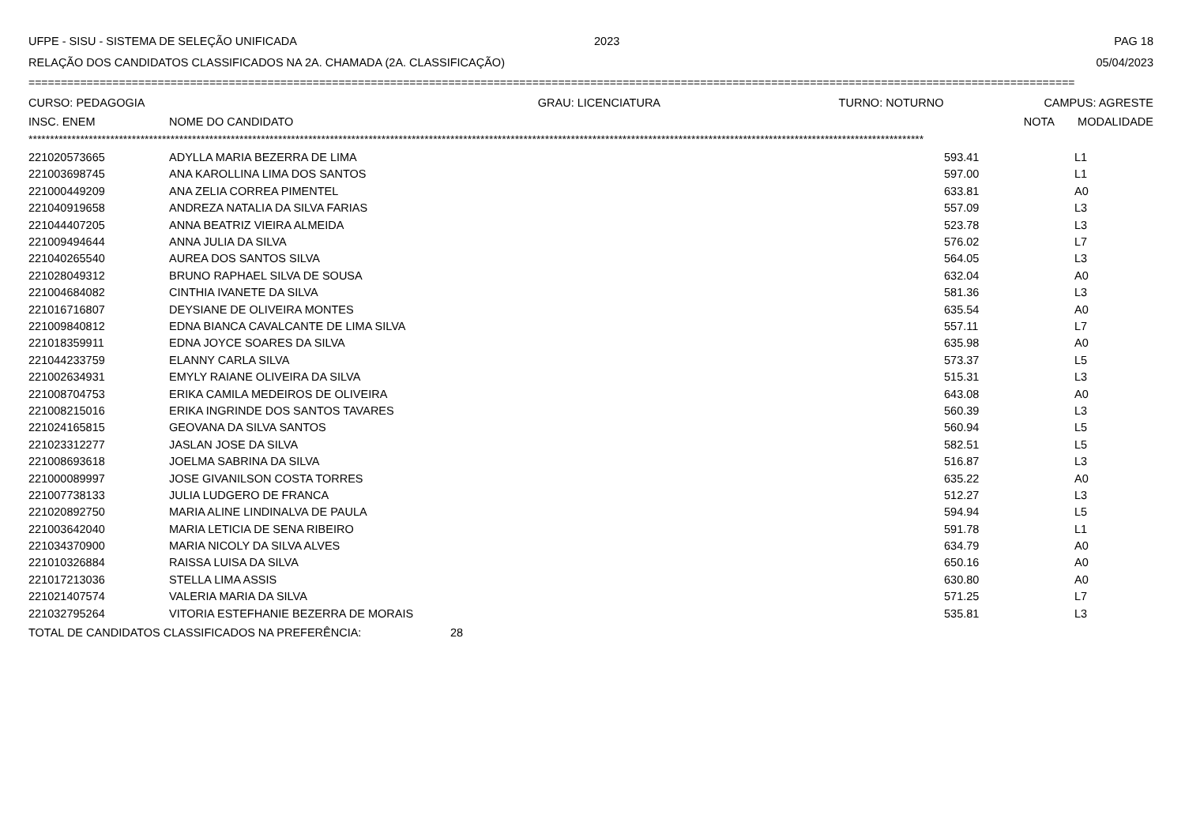UFPE - SISU - SISTEMA DE SELEÇÃO UNIFICADA 2023 PAG 18
RELAÇÃO DOS CANDIDATOS CLASSIFICADOS NA 2A. CHAMADA (2A. CLASSIFICAÇÃO) 05/04/2023
==================================================================================================================================================================
CURSO: PEDAGOGIA GRAU: LICENCIATURA TURNO: NOTURNO CAMPUS: AGRESTE
| INSC. ENEM | NOME DO CANDIDATO | NOTA | MODALIDADE |
| --- | --- | --- | --- |
****************************************************************************************************************************************************************************************************************
| 221020573665 | ADYLLA MARIA BEZERRA DE LIMA | 593.41 | L1 |
| 221003698745 | ANA KAROLLINA LIMA DOS SANTOS | 597.00 | L1 |
| 221000449209 | ANA ZELIA CORREA PIMENTEL | 633.81 | A0 |
| 221040919658 | ANDREZA NATALIA DA SILVA FARIAS | 557.09 | L3 |
| 221044407205 | ANNA BEATRIZ VIEIRA ALMEIDA | 523.78 | L3 |
| 221009494644 | ANNA JULIA DA SILVA | 576.02 | L7 |
| 221040265540 | AUREA DOS SANTOS SILVA | 564.05 | L3 |
| 221028049312 | BRUNO RAPHAEL SILVA DE SOUSA | 632.04 | A0 |
| 221004684082 | CINTHIA IVANETE DA SILVA | 581.36 | L3 |
| 221016716807 | DEYSIANE DE OLIVEIRA MONTES | 635.54 | A0 |
| 221009840812 | EDNA BIANCA CAVALCANTE DE LIMA SILVA | 557.11 | L7 |
| 221018359911 | EDNA JOYCE SOARES DA SILVA | 635.98 | A0 |
| 221044233759 | ELANNY CARLA SILVA | 573.37 | L5 |
| 221002634931 | EMYLY RAIANE OLIVEIRA DA SILVA | 515.31 | L3 |
| 221008704753 | ERIKA CAMILA MEDEIROS DE OLIVEIRA | 643.08 | A0 |
| 221008215016 | ERIKA INGRINDE DOS SANTOS TAVARES | 560.39 | L3 |
| 221024165815 | GEOVANA DA SILVA SANTOS | 560.94 | L5 |
| 221023312277 | JASLAN JOSE DA SILVA | 582.51 | L5 |
| 221008693618 | JOELMA SABRINA DA SILVA | 516.87 | L3 |
| 221000089997 | JOSE GIVANILSON COSTA TORRES | 635.22 | A0 |
| 221007738133 | JULIA LUDGERO DE FRANCA | 512.27 | L3 |
| 221020892750 | MARIA ALINE LINDINALVA DE PAULA | 594.94 | L5 |
| 221003642040 | MARIA LETICIA DE SENA RIBEIRO | 591.78 | L1 |
| 221034370900 | MARIA NICOLY DA SILVA ALVES | 634.79 | A0 |
| 221010326884 | RAISSA LUISA DA SILVA | 650.16 | A0 |
| 221017213036 | STELLA LIMA ASSIS | 630.80 | A0 |
| 221021407574 | VALERIA MARIA DA SILVA | 571.25 | L7 |
| 221032795264 | VITORIA ESTEFHANIE BEZERRA DE MORAIS | 535.81 | L3 |
TOTAL DE CANDIDATOS CLASSIFICADOS NA PREFERÊNCIA: 28